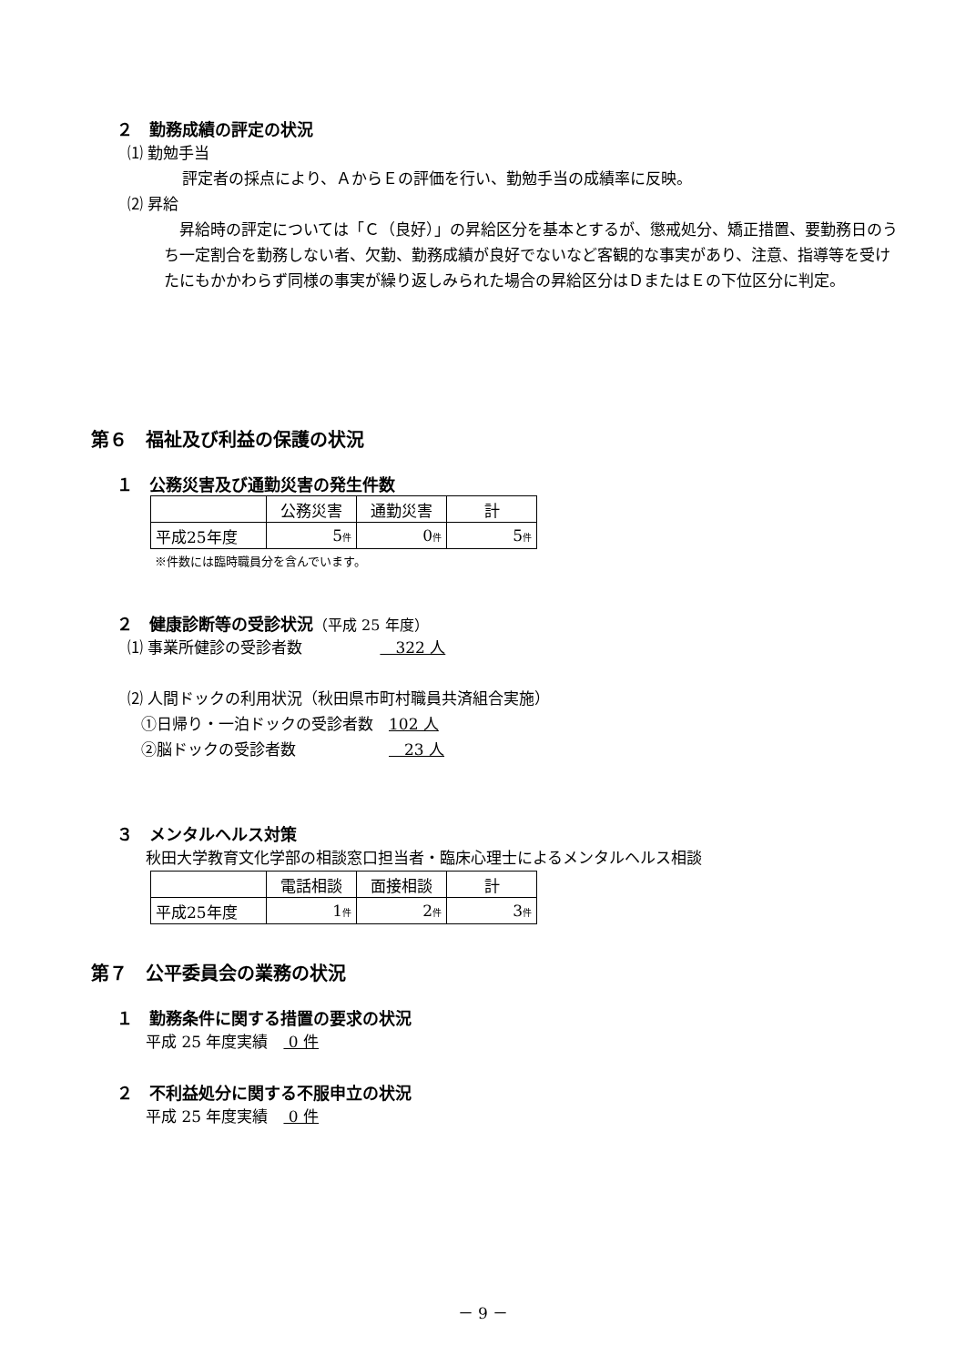２　勤務成績の評定の状況
⑴ 勤勉手当
評定者の採点により、ＡからＥの評価を行い、勤勉手当の成績率に反映。
⑵ 昇給
　昇給時の評定については「Ｃ（良好）」の昇給区分を基本とするが、懲戒処分、矯正措置、要勤務日のうち一定割合を勤務しない者、欠勤、勤務成績が良好でないなど客観的な事実があり、注意、指導等を受けたにもかかわらず同様の事実が繰り返しみられた場合の昇給区分はＤまたはＥの下位区分に判定。
第６　福祉及び利益の保護の状況
１　公務災害及び通勤災害の発生件数
| | 公務災害 | 通勤災害 | 計 |
| --- | --- | --- | --- |
| 平成25年度 | 5 件 | 0 件 | 5 件 |
※件数には臨時職員分を含んでいます。
２　健康診断等の受診状況（平成 25 年度）
⑴ 事業所健診の受診者数　　　　　　322 人
⑵ 人間ドックの利用状況（秋田県市町村職員共済組合実施）
①日帰り・一泊ドックの受診者数　102 人
②脳ドックの受診者数　　　　　　　23 人
３　メンタルヘルス対策
秋田大学教育文化学部の相談窓口担当者・臨床心理士によるメンタルヘルス相談
| | 電話相談 | 面接相談 | 計 |
| --- | --- | --- | --- |
| 平成25年度 | 1 件 | 2 件 | 3 件 |
第７　公平委員会の業務の状況
１　勤務条件に関する措置の要求の状況
平成 25 年度実績　 0 件
２　不利益処分に関する不服申立の状況
平成 25 年度実績　 0 件
－ 9 －